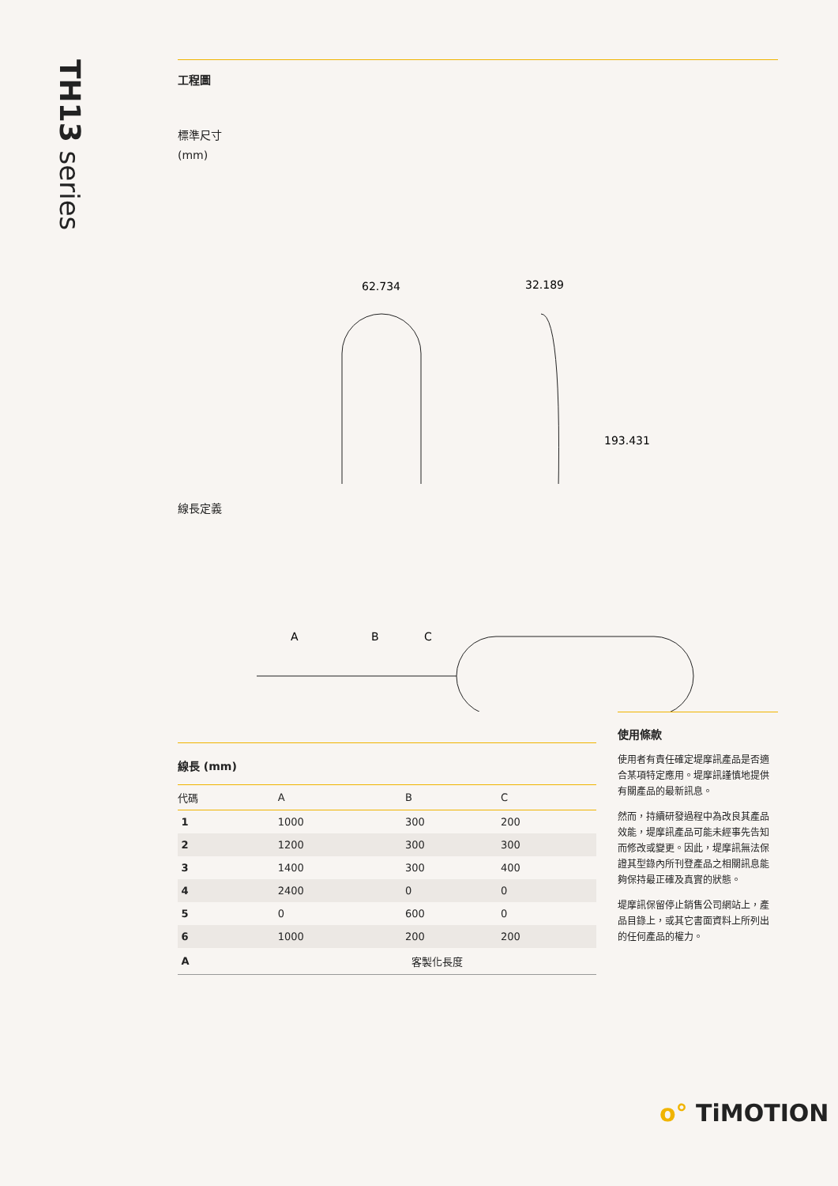TH13 series
工程圖
標準尺寸
(mm)
62.734
32.189
193.431
線長定義
A
B
C
線長 (mm)
| 代碼 | A | B | C |
| --- | --- | --- | --- |
| 1 | 1000 | 300 | 200 |
| 2 | 1200 | 300 | 300 |
| 3 | 1400 | 300 | 400 |
| 4 | 2400 | 0 | 0 |
| 5 | 0 | 600 | 0 |
| 6 | 1000 | 200 | 200 |
| A | 客製化長度 | | |
使用條款
使用者有責任確定堤摩訊產品是否適合某項特定應用。堤摩訊謹慎地提供有關產品的最新訊息。
然而，持續研發過程中為改良其產品效能，堤摩訊產品可能未經事先告知而修改或變更。因此，堤摩訊無法保證其型錄內所刊登產品之相關訊息能夠保持最正確及真實的狀態。
堤摩訊保留停止銷售公司網站上，產品目錄上，或其它書面資料上所列出的任何產品的權力。
o° TiMOTION